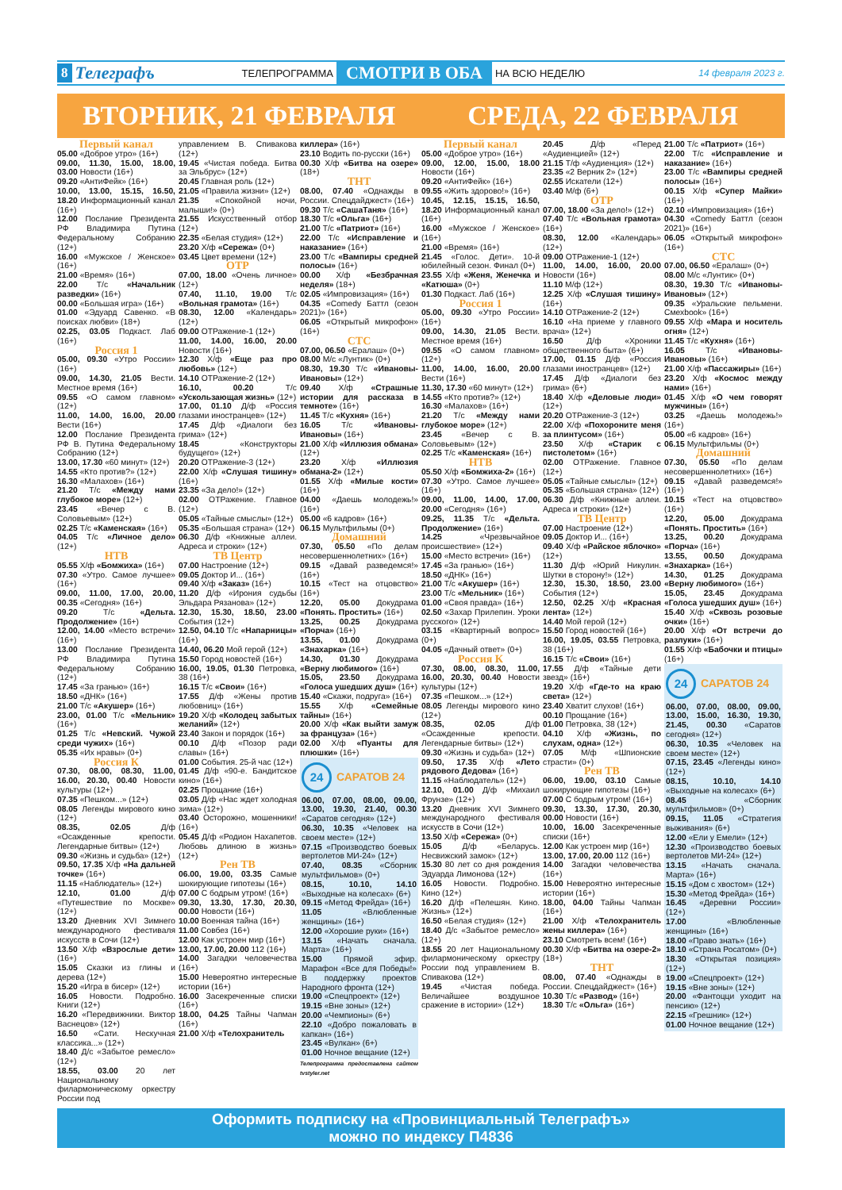8 Телеграфъ ТЕЛЕПРОГРАММА СМОТРИ В ОБА НА ВСЮ НЕДЕЛЮ 14 февраля 2023 г.
ВТОРНИК, 21 ФЕВРАЛЯ СРЕДА, 22 ФЕВРАЛЯ
Первый канал
05.00 «Доброе утро» (16+)
09.00, 11.30, 15.00, 18.00, 03.00 Новости (16+)
09.20 «АнтиФейк» (16+)
10.00, 13.00, 15.15, 16.50, 18.20 Информационный канал (16+)
12.00 Послание Президента РФ Владимира Путина Федеральному Собранию (12+)
16.00 «Мужское / Женское» (16+)
21.00 «Время» (16+)
22.00 Т/с «Начальник разведки» (16+)
00.00 «Большая игра» (16+)
01.00 «Эдуард Савенко. «В поисках любви» (18+)
02.25, 03.05 Подкаст. Лаб (16+)
Россия 1
05.00, 09.30 «Утро России» (16+)
09.00, 14.30, 21.05 Вести. Местное время (16+)
09.55 «О самом главном» (12+)
11.00, 14.00, 16.00, 20.00 Вести (16+)
12.00 Послание Президента РФ В. Путина Федеральному Собранию (12+)
13.00, 17.30 «60 минут» (12+)
14.55 «Кто против?» (12+)
16.30 «Малахов» (16+)
21.20 Т/с «Между нами глубокое море» (12+)
23.45 «Вечер с В. Соловьевым» (12+)
02.25 Т/с «Каменская» (16+)
04.05 Т/с «Личное дело» (12+)
НТВ
05.55 Х/ф «Бомжиха» (16+)
07.30 «Утро. Самое лучшее» (16+)
09.00, 11.00, 17.00, 20.00, 00.35 «Сегодня» (16+)
09.20 Т/с «Дельта. Продолжение» (16+)
12.00, 14.00 «Место встречи» (16+)
13.00 Послание Президента РФ Владимира Путина Федеральному Собранию (12+)
17.45 «За гранью» (16+)
18.50 «ДНК» (16+)
21.00 Т/с «Акушер» (16+)
23.00, 01.00 Т/с «Мельник» (16+)
01.25 Т/с «Невский. Чужой среди чужих» (16+)
05.35 «Их нравы» (0+)
Россия К
07.30, 08.00, 08.30, 11.00, 16.00, 20.30, 00.40 Новости культуры (12+)
07.35 «Пешком...» (12+)
08.05 Легенды мирового кино (12+)
08.35, 02.05 Д/ф «Осажденные крепости. Легендарные битвы» (12+)
09.30 «Жизнь и судьба» (12+)
09.50, 17.35 Х/ф «На дальней точке» (16+)
11.15 «Наблюдатель» (12+)
12.10, 01.00 Д/ф «Путешествие по Москве» (12+)
13.20 Дневник XVI Зимнего международного фестиваля искусств в Сочи (12+)
13.50 Х/ф «Взрослые дети» (16+)
15.05 Сказки из глины и дерева (12+)
15.20 «Игра в бисер» (12+)
16.05 Новости. Подробно. Книги (12+)
16.20 «Передвижники. Виктор Васнецов» (12+)
16.50 «Сати. Нескучная классика...» (12+)
18.40 Д/с «Забытое ремесло» (12+)
18.55, 03.00 20 лет Национальному филармоническому оркестру России под
управлением В. Спивакова (12+)
19.45 «Чистая победа. Битва за Эльбрус» (12+)
20.45 Главная роль (12+)
21.05 «Правила жизни» (12+)
21.35 «Спокойной ночи, малыши!» (0+)
21.55 Искусственный отбор (12+)
22.35 «Белая студия» (12+)
23.20 Х/ф «Сережа» (0+)
03.45 Цвет времени (12+)
ОТР
07.00, 18.00 «Очень личное» (12+)
07.40, 11.10, 19.00 Т/с «Вольная грамота» (16+)
08.30, 12.00 «Календарь» (12+)
09.00 ОТРажение-1 (12+)
11.00, 14.00, 16.00, 20.00 Новости (16+)
12.30 Х/ф «Еще раз про любовь» (12+)
14.10 ОТРажение-2 (12+)
16.10, 00.20 Т/с «Ускользающая жизнь» (12+)
17.00, 01.10 Д/ф «Россия глазами иностранцев» (12+)
17.45 Д/ф «Диалоги без грима» (12+)
18.45 «Конструкторы будущего» (12+)
20.20 ОТРажение-3 (12+)
22.00 Х/ф «Слушая тишину» (16+)
23.35 «За дело!» (12+)
02.00 ОТРажение. Главное (12+)
05.05 «Тайные смыслы» (12+)
05.35 «Большая страна» (12+)
06.30 Д/ф «Книжные аллеи. Адреса и строки» (12+)
ТВ Центр
07.00 Настроение (12+)
09.05 Доктор И... (16+)
09.40 Х/ф «Заказ» (16+)
11.20 Д/ф «Ирония судьбы Эльдара Рязанова» (12+)
12.30, 15.30, 18.50, 23.00 События (12+)
12.50, 04.10 Т/с «Напарницы» (16+)
14.40, 06.20 Мой герой (12+)
15.50 Город новостей (16+)
16.00, 19.05, 01.30 Петровка, 38 (16+)
16.15 Т/с «Свои» (16+)
17.55 Д/ф «Жены против любовниц» (16+)
19.20 Х/ф «Колодец забытых желаний» (12+)
23.40 Закон и порядок (16+)
00.10 Д/ф «Позор ради славы» (16+)
01.00 События. 25-й час (12+)
01.45 Д/ф «90-е. Бандитское кино» (16+)
02.25 Прощание (16+)
03.05 Д/ф «Нас ждет холодная зима» (12+)
03.40 Осторожно, мошенники! (16+)
05.45 Д/ф «Родион Нахапетов. Любовь длиною в жизнь» (12+)
Рен ТВ
06.00, 19.00, 03.35 Самые шокирующие гипотезы (16+)
07.00 С бодрым утром! (16+)
09.30, 13.30, 17.30, 20.30, 00.00 Новости (16+)
10.00 Военная тайна (16+)
11.00 Совбез (16+)
12.00 Как устроен мир (16+)
13.00, 17.00, 20.00 112 (16+)
14.00 Загадки человечества (16+)
15.00 Невероятно интересные истории (16+)
16.00 Засекреченные списки (16+)
18.00, 04.25 Тайны Чапман (16+)
21.00 Х/ф «Телохранитель
киллера» (16+)
23.10 Водить по-русски (16+)
00.30 Х/ф «Битва на озере» (18+)
ТНТ
08.00, 07.40 «Однажды в России. Спецдайджест» (16+)
09.30 Т/с «СашаТаня» (16+)
18.30 Т/с «Ольга» (16+)
21.00 Т/с «Патриот» (16+)
22.00 Т/с «Исправление и наказание» (16+)
23.00 Т/с «Вампиры средней полосы» (16+)
00.00 Х/ф «Безбрачная неделя» (18+)
02.05 «Импровизация» (16+)
04.35 «Comedy Баттл (сезон 2021)» (16+)
06.05 «Открытый микрофон» (16+)
СТС
07.00, 06.50 «Ералаш» (0+)
08.00 М/с «Лунтик» (0+)
08.30, 19.30 Т/с «Ивановы-Ивановы» (12+)
09.40 Х/ф «Страшные истории для рассказа в темноте» (16+)
11.45 Т/с «Кухня» (16+)
16.05 Т/с «Ивановы-Ивановы» (16+)
21.00 Х/ф «Иллюзия обмана» (12+)
23.20 Х/ф «Иллюзия обмана-2» (12+)
01.55 Х/ф «Милые кости» (16+)
04.00 «Даешь молодежь!» (16+)
05.00 «6 кадров» (16+)
06.15 Мультфильмы (0+)
Домашний
07.30, 05.50 «По делам несовершеннолетних» (16+)
09.15 «Давай разведемся!» (16+)
10.15 «Тест на отцовство» (16+)
12.20, 05.00 Докудрама «Понять. Простить» (16+)
13.25, 00.25 Докудрама «Порча» (16+)
13.55, 01.00 Докудрама «Знахарка» (16+)
14.30, 01.30 Докудрама «Верну любимого» (16+)
15.05, 23.50 Докудрама «Голоса ушедших душ» (16+)
15.40 «Скажи, подруга» (16+)
15.55 Х/ф «Семейные тайны» (16+)
20.00 Х/ф «Как выйти замуж за француза» (16+)
02.00 Х/ф «Пуанты для плюшки» (16+)
24 САРАТОВ 24
06.00, 07.00, 08.00, 09.00, 13.00, 19.30, 21.40, 00.30 «Саратов сегодня» (12+)
06.30, 10.35 «Человек на своем месте» (12+)
07.15 «Производство боевых вертолетов МИ-24» (12+)
07.40, 08.35 «Сборник мультфильмов» (0+)
08.15, 10.10, 14.10 «Выходные на колесах» (6+)
09.15 «Метод Фрейда» (16+)
11.05 «Влюбленные женщины» (16+)
12.00 «Хорошие руки» (16+)
13.15 «Начать сначала. Марта» (16+)
15.00 Прямой эфир. Марафон «Все для Победы!» В поддержку проектов Народного фронта (12+)
19.00 «Спецпроект» (12+)
19.15 «Вне зоны» (12+)
20.00 «Чемпионы» (6+)
22.10 «Добро пожаловать в капкан» (16+)
23.45 «Вулкан» (6+)
01.00 Ночное вещание (12+)
Телепрограмма предоставлена сайтом tvstyler.net
Первый канал
05.00 «Доброе утро» (16+)
09.00, 12.00, 15.00, 18.00 Новости (16+)
09.20 «АнтиФейк» (16+)
09.55 «Жить здорово!» (16+)
10.45, 12.15, 15.15, 16.50, 18.20 Информационный канал (16+)
16.00 «Мужское / Женское» (16+)
21.00 «Время» (16+)
21.45 «Голос. Дети». 10-й юбилейный сезон. Финал (0+)
23.55 Х/ф «Женя, Женечка и «Катюша» (0+)
01.30 Подкаст. Лаб (16+)
Россия 1
05.00, 09.30 «Утро России» (16+)
09.00, 14.30, 21.05 Вести. Местное время (16+)
09.55 «О самом главном» (12+)
11.00, 14.00, 16.00, 20.00 Вести (16+)
11.30, 17.30 «60 минут» (12+)
14.55 «Кто против?» (12+)
16.30 «Малахов» (16+)
21.20 Т/с «Между нами глубокое море» (12+)
23.45 «Вечер с В. Соловьевым» (12+)
02.25 Т/с «Каменская» (16+)
НТВ
05.50 Х/ф «Бомжиха-2» (16+)
07.30 «Утро. Самое лучшее» (16+)
09.00, 11.00, 14.00, 17.00, 20.00 «Сегодня» (16+)
09.25, 11.35 Т/с «Дельта. Продолжение» (16+)
14.25 «Чрезвычайное происшествие» (12+)
15.00 «Место встречи» (16+)
17.45 «За гранью» (16+)
18.50 «ДНК» (16+)
21.00 Т/с «Акушер» (16+)
23.00 Т/с «Мельник» (16+)
01.00 «Своя правда» (16+)
02.50 «Захар Прилепин. Уроки русского» (12+)
03.15 «Квартирный вопрос» (0+)
04.05 «Дачный ответ» (0+)
Россия К
07.30, 08.00, 08.30, 11.00, 16.00, 20.30, 00.40 Новости культуры (12+)
07.35 «Пешком...» (12+)
08.05 Легенды мирового кино (12+)
08.35, 02.05 Д/ф «Осажденные крепости. Легендарные битвы» (12+)
09.30 «Жизнь и судьба» (12+)
09.50, 17.35 Х/ф «Лето рядового Дедова» (16+)
11.15 «Наблюдатель» (12+)
12.10, 01.00 Д/ф «Михаил Фрунзе» (12+)
13.20 Дневник XVI Зимнего международного фестиваля искусств в Сочи (12+)
13.50 Х/ф «Сережа» (0+)
15.05 Д/ф «Беларусь. Несвижский замок» (12+)
15.30 80 лет со дня рождения Эдуарда Лимонова (12+)
16.05 Новости. Подробно. Кино (12+)
16.20 Д/ф «Пелешян. Кино. Жизнь» (12+)
16.50 «Белая студия» (12+)
18.40 Д/с «Забытое ремесло» (12+)
18.55 20 лет Национальному филармоническому оркестру России под управлением В. Спивакова (12+)
19.45 «Чистая победа. Величайшее воздушное сражение в истории» (12+)
20.45 Д/ф «Перед «Аудиенцией» (12+)
21.15 Т/ф «Аудиенция» (12+)
23.35 «2 Верник 2» (12+)
02.55 Искатели (12+)
03.40 М/ф (6+)
ОТР
07.00, 18.00 «За дело!» (12+)
07.40 Т/с «Вольная грамота» (16+)
08.30, 12.00 «Календарь» (12+)
09.00 ОТРажение-1 (12+)
11.00, 14.00, 16.00, 20.00 Новости (16+)
11.10 М/ф (12+)
12.25 Х/ф «Слушая тишину» (16+)
14.10 ОТРажение-2 (12+)
16.10 «На приеме у главного врача» (12+)
16.50 Д/ф «Хроники общественного быта» (6+)
17.00, 01.15 Д/ф «Россия глазами иностранцев» (12+)
17.45 Д/ф «Диалоги без грима» (6+)
18.40 Х/ф «Деловые люди» (12+)
20.20 ОТРажение-3 (12+)
22.00 Х/ф «Похороните меня за плинтусом» (16+)
23.50 Х/ф «Старик с пистолетом» (16+)
02.00 ОТРажение. Главное (12+)
05.05 «Тайные смыслы» (12+)
05.35 «Большая страна» (12+)
06.30 Д/ф «Книжные аллеи. Адреса и строки» (12+)
ТВ Центр
07.00 Настроение (12+)
09.05 Доктор И... (16+)
09.40 Х/ф «Райское яблочко» (12+)
11.30 Д/ф «Юрий Никулин. Шутки в сторону!» (12+)
12.30, 15.30, 18.50, 23.00 События (12+)
12.50, 02.25 Х/ф «Красная лента» (12+)
14.40 Мой герой (12+)
15.50 Город новостей (16+)
16.00, 19.05, 03.55 Петровка, 38 (16+)
16.15 Т/с «Свои» (16+)
17.55 Д/ф «Тайные дети звезд» (16+)
19.20 Х/ф «Где-то на краю света» (12+)
23.40 Хватит слухов! (16+)
00.10 Прощание (16+)
01.00 Петровка, 38 (12+)
04.10 Х/ф «Жизнь, по слухам, одна» (12+)
07.05 М/ф «Шпионские страсти» (0+)
Рен ТВ
06.00, 19.00, 03.10 Самые шокирующие гипотезы (16+)
07.00 С бодрым утром! (16+)
09.30, 13.30, 17.30, 20.30, 00.00 Новости (16+)
10.00, 16.00 Засекреченные списки (16+)
12.00 Как устроен мир (16+)
13.00, 17.00, 20.00 112 (16+)
14.00 Загадки человечества (16+)
15.00 Невероятно интересные истории (16+)
18.00, 04.00 Тайны Чапман (16+)
21.00 Х/ф «Телохранитель жены киллера» (16+)
23.10 Смотреть всем! (16+)
00.30 Х/ф «Битва на озере-2» (18+)
ТНТ
08.00, 07.40 «Однажды в России. Спецдайджест» (16+)
10.30 Т/с «Развод» (16+)
18.30 Т/с «Ольга» (16+)
21.00 Т/с «Патриот» (16+)
22.00 Т/с «Исправление и наказание» (16+)
23.00 Т/с «Вампиры средней полосы» (16+)
00.15 Х/ф «Супер Майки» (16+)
02.10 «Импровизация» (16+)
04.30 «Comedy Баттл (сезон 2021)» (16+)
06.05 «Открытый микрофон» (16+)
СТС
07.00, 06.50 «Ералаш» (0+)
08.00 М/с «Лунтик» (0+)
08.30, 19.30 Т/с «Ивановы-Ивановы» (12+)
09.35 «Уральские пельмени. Смехbook» (16+)
09.55 Х/ф «Мара и носитель огня» (12+)
11.45 Т/с «Кухня» (16+)
16.05 Т/с «Ивановы-Ивановы» (16+)
21.00 Х/ф «Пассажиры» (16+)
23.20 Х/ф «Космос между нами» (16+)
01.45 Х/ф «О чем говорят мужчины» (16+)
03.25 «Даешь молодежь!» (16+)
05.00 «6 кадров» (16+)
06.15 Мультфильмы (0+)
Домашний
07.30, 05.50 «По делам несовершеннолетних» (16+)
09.15 «Давай разведемся!» (16+)
10.15 «Тест на отцовство» (16+)
12.20, 05.00 Докудрама «Понять. Простить» (16+)
13.25, 00.20 Докудрама «Порча» (16+)
13.55, 00.50 Докудрама «Знахарка» (16+)
14.30, 01.25 Докудрама «Верну любимого» (16+)
15.05, 23.45 Докудрама «Голоса ушедших душ» (16+)
15.40 Х/ф «Сквозь розовые очки» (16+)
20.00 Х/ф «От встречи до разлуки» (16+)
01.55 Х/ф «Бабочки и птицы» (16+)
24 САРАТОВ 24
06.00, 07.00, 08.00, 09.00, 13.00, 15.00, 16.30, 19.30, 21.45, 00.30 «Саратов сегодня» (12+)
06.30, 10.35 «Человек на своем месте» (12+)
07.15, 23.45 «Легенды кино» (12+)
08.15, 10.10, 14.10 «Выходные на колесах» (6+)
08.45 «Сборник мультфильмов» (0+)
09.15, 11.05 «Стратегия выживания» (6+)
12.00 «Ели у Емели» (12+)
12.30 «Производство боевых вертолетов МИ-24» (12+)
13.15 «Начать сначала. Марта» (16+)
15.15 «Дом с хвостом» (12+)
15.30 «Метод Фрейда» (16+)
16.45 «Деревни России» (12+)
17.00 «Влюбленные женщины» (16+)
18.00 «Право знать» (16+)
18.10 «Страна Росатом» (0+)
18.30 «Открытая позиция» (12+)
19.00 «Спецпроект» (12+)
19.15 «Вне зоны» (12+)
20.00 «Фантоцци уходит на пенсию» (12+)
22.15 «Грешник» (12+)
01.00 Ночное вещание (12+)
Оформить подписку на «Провинциальный Телеграфъ»
можно по индексу П4836